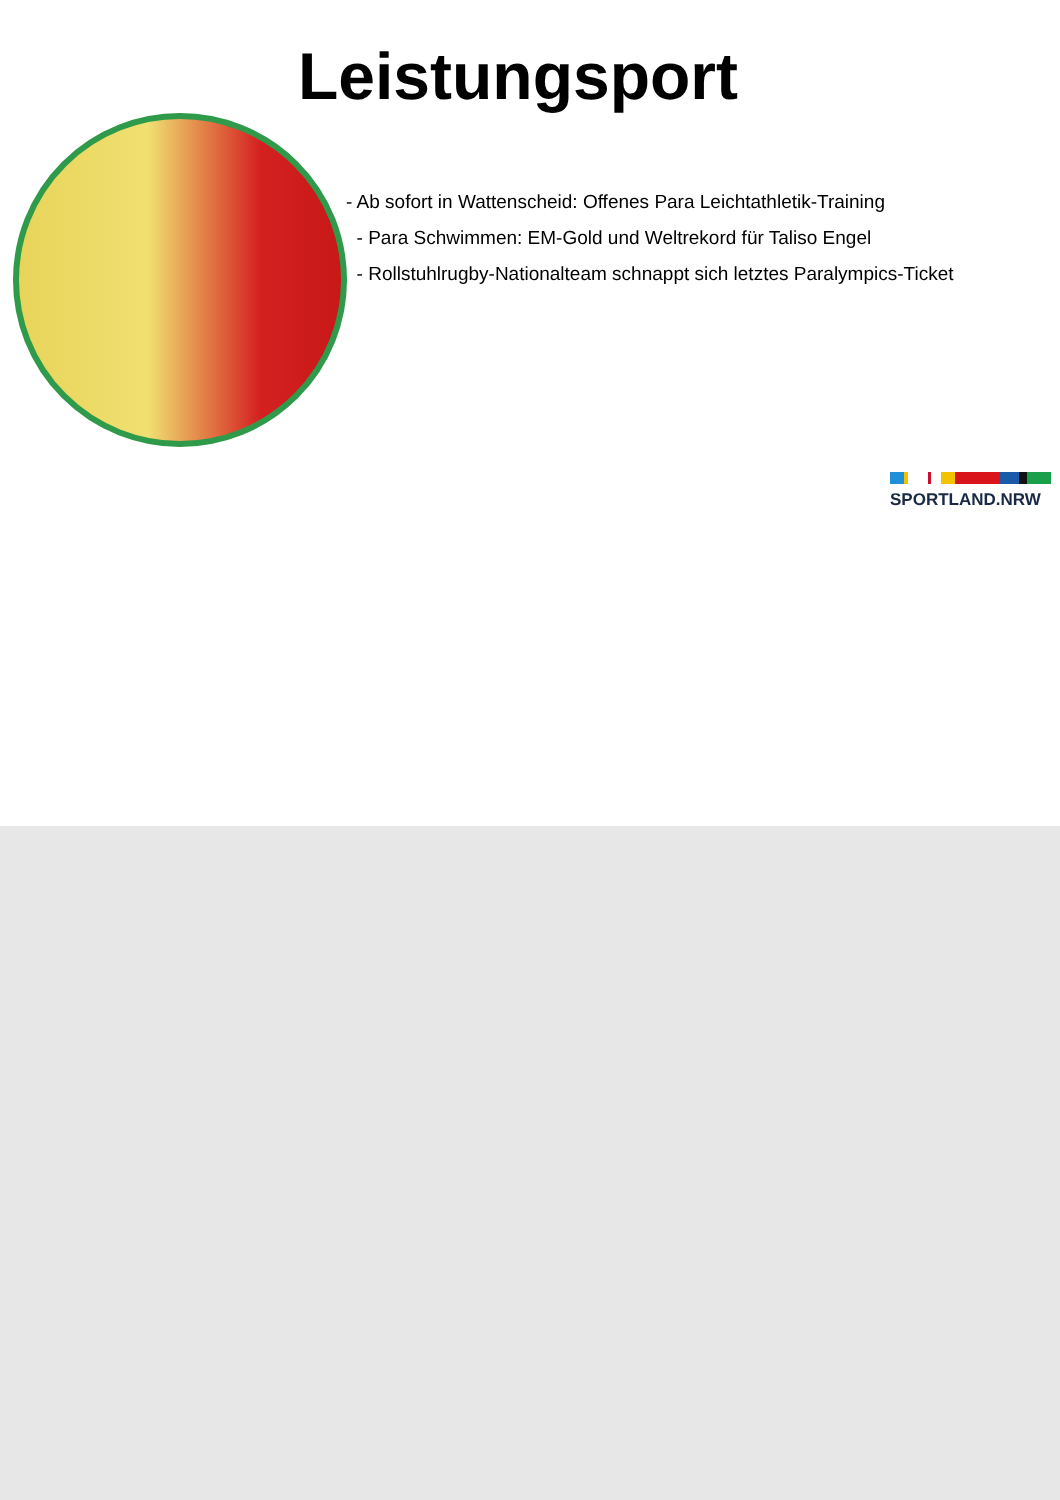Leistungsport
- Ab sofort in Wattenscheid: Offenes Para Leichtathletik-Training
- Para Schwimmen: EM-Gold und Weltrekord für Taliso Engel
- Rollstuhlrugby-Nationalteam schnappt sich letztes Paralympics-Ticket
SPORTLAND.NRW